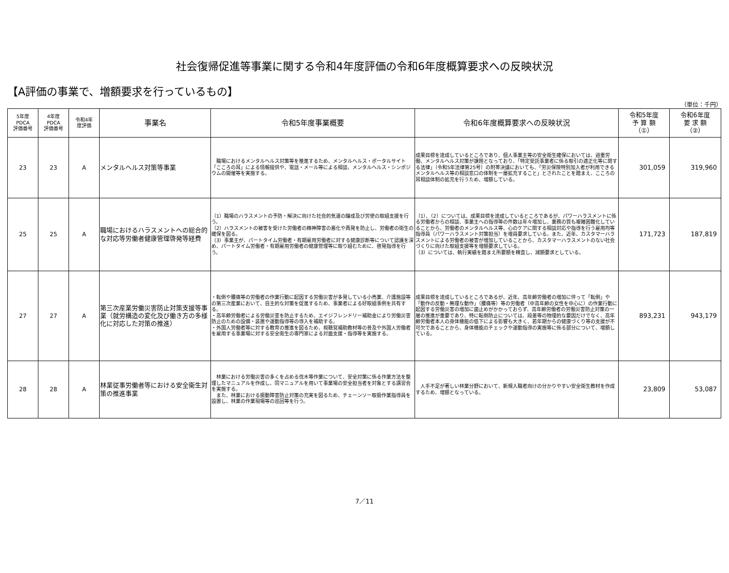社会復帰促進等事業に関する令和4年度評価の令和6年度概算要求への反映状況
【A評価の事業で、増額要求を行っているもの】
（単位：千円）
| 5年度 PDCA 評価番号 | 4年度 PDCA 評価番号 | 令和4年 度評価 | 事業名 | 令和5年度事業概要 | 令和6年度概算要求への反映状況 | 令和5年度 予 算 額 （①） | 令和6年度 要 求 額 （②） |
| --- | --- | --- | --- | --- | --- | --- | --- |
| 23 | 23 | A | メンタルヘルス対策等事業 | 職場におけるメンタルヘルス対策等を推進するため、メンタルヘルス・ポータルサイト「こころの耳」による情報提供や、電話・メール等による相談、メンタルヘルス・シンポジウムの開催等を実施する。 | 成果目標を達成しているところであり、個人事業主等の安全衛生確保においては、過重労働、メンタルヘルス対策が課題となっており、「特定受託事業者に係る取引の適正化等に関する法律」（令和5年法律第25号）の附帯決議においても、「労災保険特別加入者が利用できるメンタルヘルス等の相談窓口の体制を一層拡充すること」とされたことを踏まえ、こころの耳相談体制の拡充を行うため、増額している。 | 301,059 | 319,960 |
| 25 | 25 | A | 職場におけるハラスメントへの総合的な対応等労働者健康管理啓発等経費 | （1）職場のハラスメントの予防・解決に向けた社会的気運の醸成及び労使の取組支援を行う。 （2）ハラスメントの被害を受けた労働者の精神障害の悪化や再発を防止し、労働者の衛生の確保を図る。 （3）事業主が、パートタイム労働者・有期雇用労働者に対する健康診断等について認識を深め、パートタイム労働者・有期雇用労働者の健康管理等に取り組むために、啓発指導を行う。 | （1）、（2）については、成果目標を達成しているところであるが、パワーハラスメントに係る労働者からの相談、事業主への指導等の件数は年々増加し、業務の質も複雑困難化していることから、労働者のメンタルヘルス等、心のケアに関する相談対応や指導を行う雇用均等指導員（パワーハラスメント対策担当）を増員要求している。また、近年、カスタマーハラスメントによる労働者の被害が増加していることから、カスタマーハラスメントのない社会づくりに向けた取組支援等を増額要求している。 （3）については、執行実績を踏まえ所要額を精査し、減額要求としている。 | 171,723 | 187,819 |
| 27 | 27 | A | 第三次産業労働災害防止対策支援等事業（就労構造の変化及び働き方の多様化に対応した対策の推進） | ・転倒や腰痛等の労働者の作業行動に起因する労働災害が多発している小売業、介護施設等の第三次産業において、自主的な対策を促進するため、事業者による好取組事例を共有する。 ・高年齢労働者による労働災害を防止するため、エイジフレンドリー補助金により労働災害防止のための設備・装置や運動指導等の導入を補助する。 ・外国人労働者等に対する教育の推進を図るため、視聴覚補助教材等の普及や外国人労働者を雇用する事業場に対する安全衛生の専門家による対面支援・指導等を実施する。 | 成果目標を達成しているところであるが、近年、高年齢労働者の増加に伴って「転倒」や「動作の反動・無理な動作」（腰痛等）等の労働者（中高年齢の女性を中心に）の作業行動に起因する労働災害の増加に歯止めがかかっておらず、高年齢労働者の労働災害防止対策の一層の推進が重要であり、特に転倒防止については、段差等の物理的な要因だけでなく、高年齢労働者本人の身体機能の低下による影響も大きく、若年期からの健康づくり等の支援が不可欠であることから、身体機能のチェックや運動指導の実施等に係る部分について、増額している。 | 893,231 | 943,179 |
| 28 | 28 | A | 林業従事労働者等における安全衛生対策の推進事業 | 林業における労働災害の多くを占める伐木等作業について、安全対策に係る作業方法を整理したマニュアルを作成し、同マニュアルを用いて事業場の安全担当者を対象とする講習会を実施する。 また、林業における振動障害防止対策の充実を図るため、チェーンソー取扱作業指導員を設置し、林業の作業現場等の巡回等を行う。 | 人手不足が著しい林業分野において、新規入職者向けの分かりやすい安全衛生教材を作成するため、増額となっている。 | 23,809 | 53,087 |
7／11